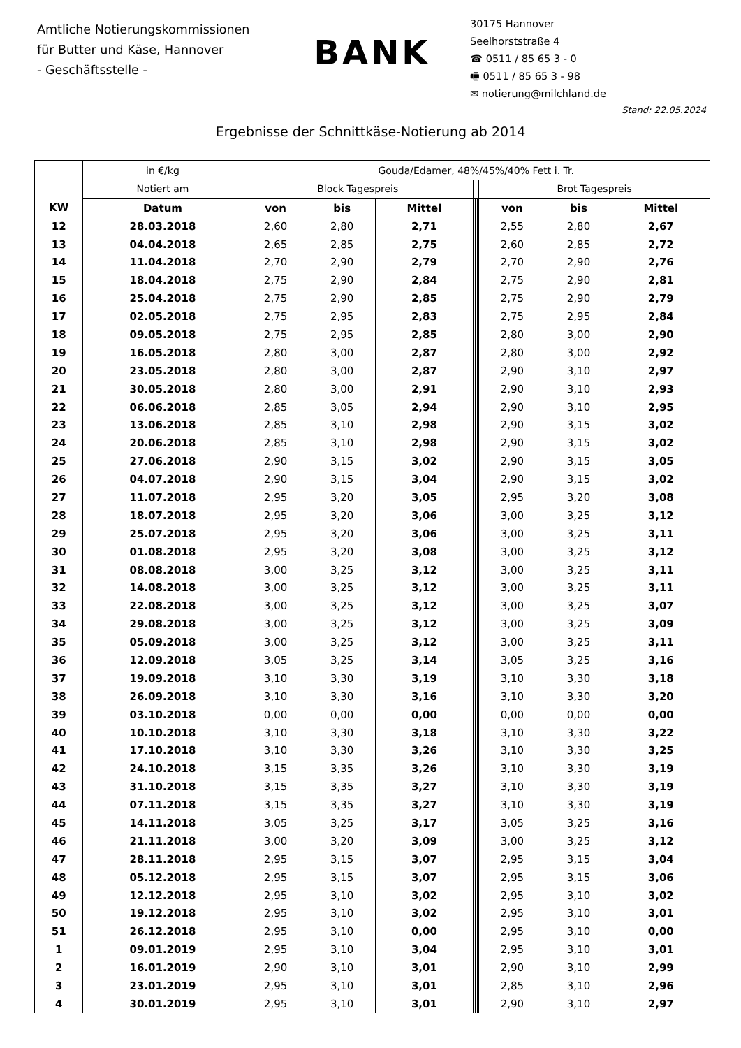Amtliche Notierungskommissionen
für Butter und Käse, Hannover
- Geschäftsstelle -
BANK
30175 Hannover
Seelhorststraße 4
☎ 0511 / 85 65 3 - 0
🖷 0511 / 85 65 3 - 98
✉ notierung@milchland.de
Stand: 22.05.2024
Ergebnisse der Schnittkäse-Notierung ab 2014
| | in €/kg | Gouda/Edamer, 48%/45%/40% Fett i. Tr. | | | | | | | | |
| --- | --- | --- | --- | --- | --- | --- | --- | --- | --- | --- |
| | Notiert am | Block Tagespreis | | | | | | Brot Tagespreis | | |
| KW | Datum | von | bis | Mittel | | | | von | bis | Mittel |
| 12 | 28.03.2018 | 2,60 | 2,80 | 2,71 | | | | 2,55 | 2,80 | 2,67 |
| 13 | 04.04.2018 | 2,65 | 2,85 | 2,75 | | | | 2,60 | 2,85 | 2,72 |
| 14 | 11.04.2018 | 2,70 | 2,90 | 2,79 | | | | 2,70 | 2,90 | 2,76 |
| 15 | 18.04.2018 | 2,75 | 2,90 | 2,84 | | | | 2,75 | 2,90 | 2,81 |
| 16 | 25.04.2018 | 2,75 | 2,90 | 2,85 | | | | 2,75 | 2,90 | 2,79 |
| 17 | 02.05.2018 | 2,75 | 2,95 | 2,83 | | | | 2,75 | 2,95 | 2,84 |
| 18 | 09.05.2018 | 2,75 | 2,95 | 2,85 | | | | 2,80 | 3,00 | 2,90 |
| 19 | 16.05.2018 | 2,80 | 3,00 | 2,87 | | | | 2,80 | 3,00 | 2,92 |
| 20 | 23.05.2018 | 2,80 | 3,00 | 2,87 | | | | 2,90 | 3,10 | 2,97 |
| 21 | 30.05.2018 | 2,80 | 3,00 | 2,91 | | | | 2,90 | 3,10 | 2,93 |
| 22 | 06.06.2018 | 2,85 | 3,05 | 2,94 | | | | 2,90 | 3,10 | 2,95 |
| 23 | 13.06.2018 | 2,85 | 3,10 | 2,98 | | | | 2,90 | 3,15 | 3,02 |
| 24 | 20.06.2018 | 2,85 | 3,10 | 2,98 | | | | 2,90 | 3,15 | 3,02 |
| 25 | 27.06.2018 | 2,90 | 3,15 | 3,02 | | | | 2,90 | 3,15 | 3,05 |
| 26 | 04.07.2018 | 2,90 | 3,15 | 3,04 | | | | 2,90 | 3,15 | 3,02 |
| 27 | 11.07.2018 | 2,95 | 3,20 | 3,05 | | | | 2,95 | 3,20 | 3,08 |
| 28 | 18.07.2018 | 2,95 | 3,20 | 3,06 | | | | 3,00 | 3,25 | 3,12 |
| 29 | 25.07.2018 | 2,95 | 3,20 | 3,06 | | | | 3,00 | 3,25 | 3,11 |
| 30 | 01.08.2018 | 2,95 | 3,20 | 3,08 | | | | 3,00 | 3,25 | 3,12 |
| 31 | 08.08.2018 | 3,00 | 3,25 | 3,12 | | | | 3,00 | 3,25 | 3,11 |
| 32 | 14.08.2018 | 3,00 | 3,25 | 3,12 | | | | 3,00 | 3,25 | 3,11 |
| 33 | 22.08.2018 | 3,00 | 3,25 | 3,12 | | | | 3,00 | 3,25 | 3,07 |
| 34 | 29.08.2018 | 3,00 | 3,25 | 3,12 | | | | 3,00 | 3,25 | 3,09 |
| 35 | 05.09.2018 | 3,00 | 3,25 | 3,12 | | | | 3,00 | 3,25 | 3,11 |
| 36 | 12.09.2018 | 3,05 | 3,25 | 3,14 | | | | 3,05 | 3,25 | 3,16 |
| 37 | 19.09.2018 | 3,10 | 3,30 | 3,19 | | | | 3,10 | 3,30 | 3,18 |
| 38 | 26.09.2018 | 3,10 | 3,30 | 3,16 | | | | 3,10 | 3,30 | 3,20 |
| 39 | 03.10.2018 | 0,00 | 0,00 | 0,00 | | | | 0,00 | 0,00 | 0,00 |
| 40 | 10.10.2018 | 3,10 | 3,30 | 3,18 | | | | 3,10 | 3,30 | 3,22 |
| 41 | 17.10.2018 | 3,10 | 3,30 | 3,26 | | | | 3,10 | 3,30 | 3,25 |
| 42 | 24.10.2018 | 3,15 | 3,35 | 3,26 | | | | 3,10 | 3,30 | 3,19 |
| 43 | 31.10.2018 | 3,15 | 3,35 | 3,27 | | | | 3,10 | 3,30 | 3,19 |
| 44 | 07.11.2018 | 3,15 | 3,35 | 3,27 | | | | 3,10 | 3,30 | 3,19 |
| 45 | 14.11.2018 | 3,05 | 3,25 | 3,17 | | | | 3,05 | 3,25 | 3,16 |
| 46 | 21.11.2018 | 3,00 | 3,20 | 3,09 | | | | 3,00 | 3,25 | 3,12 |
| 47 | 28.11.2018 | 2,95 | 3,15 | 3,07 | | | | 2,95 | 3,15 | 3,04 |
| 48 | 05.12.2018 | 2,95 | 3,15 | 3,07 | | | | 2,95 | 3,15 | 3,06 |
| 49 | 12.12.2018 | 2,95 | 3,10 | 3,02 | | | | 2,95 | 3,10 | 3,02 |
| 50 | 19.12.2018 | 2,95 | 3,10 | 3,02 | | | | 2,95 | 3,10 | 3,01 |
| 51 | 26.12.2018 | 2,95 | 3,10 | 0,00 | | | | 2,95 | 3,10 | 0,00 |
| 1 | 09.01.2019 | 2,95 | 3,10 | 3,04 | | | | 2,95 | 3,10 | 3,01 |
| 2 | 16.01.2019 | 2,90 | 3,10 | 3,01 | | | | 2,90 | 3,10 | 2,99 |
| 3 | 23.01.2019 | 2,95 | 3,10 | 3,01 | | | | 2,85 | 3,10 | 2,96 |
| 4 | 30.01.2019 | 2,95 | 3,10 | 3,01 | | | | 2,90 | 3,10 | 2,97 |